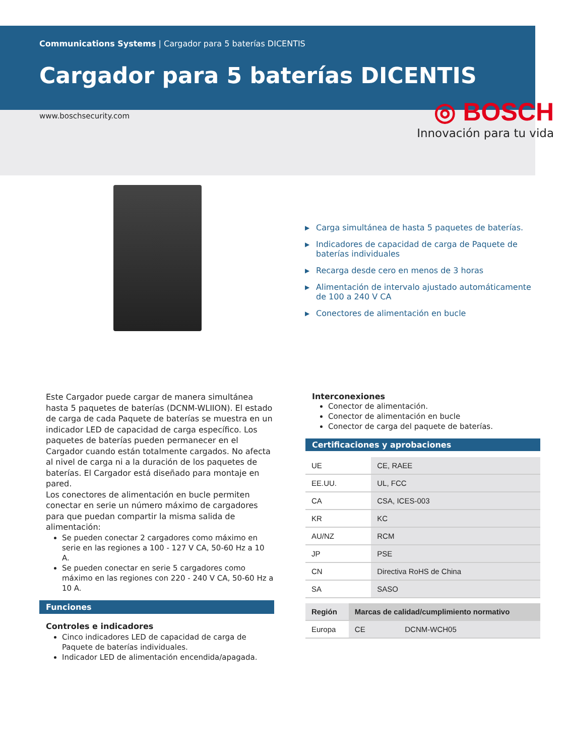Communications Systems | Cargador para 5 baterías DICENTIS
Cargador para 5 baterías DICENTIS
www.boschsecurity.com
◎ BOSCH
Innovación para tu vida
▶ Carga simultánea de hasta 5 paquetes de baterías.
▶ Indicadores de capacidad de carga de Paquete de baterías individuales
▶ Recarga desde cero en menos de 3 horas
▶ Alimentación de intervalo ajustado automáticamente de 100 a 240 V CA
▶ Conectores de alimentación en bucle
Este Cargador puede cargar de manera simultánea hasta 5 paquetes de baterías (DCNM-WLIION). El estado de carga de cada Paquete de baterías se muestra en un indicador LED de capacidad de carga específico. Los paquetes de baterías pueden permanecer en el Cargador cuando están totalmente cargados. No afecta al nivel de carga ni a la duración de los paquetes de baterías. El Cargador está diseñado para montaje en pared.
Los conectores de alimentación en bucle permiten conectar en serie un número máximo de cargadores para que puedan compartir la misma salida de alimentación:
Se pueden conectar 2 cargadores como máximo en serie en las regiones a 100 - 127 V CA, 50-60 Hz a 10 A.
Se pueden conectar en serie 5 cargadores como máximo en las regiones con 220 - 240 V CA, 50-60 Hz a 10 A.
Funciones
Controles e indicadores
Cinco indicadores LED de capacidad de carga de Paquete de baterías individuales.
Indicador LED de alimentación encendida/apagada.
Interconexiones
Conector de alimentación.
Conector de alimentación en bucle
Conector de carga del paquete de baterías.
Certificaciones y aprobaciones
| UE | CE, RAEE |
| EE.UU. | UL, FCC |
| CA | CSA, ICES-003 |
| KR | KC |
| AU/NZ | RCM |
| JP | PSE |
| CN | Directiva RoHS de China |
| SA | SASO |
| Región | Marcas de calidad/cumplimiento normativo | |
| --- | --- | --- |
| Europa | CE | DCNM-WCH05 |